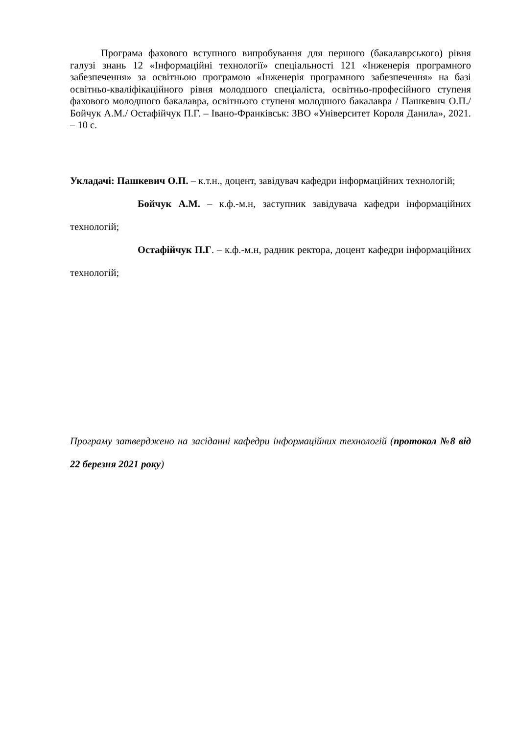Програма фахового вступного випробування для першого (бакалаврського) рівня галузі знань 12 «Інформаційні технології» спеціальності 121 «Інженерія програмного забезпечення» за освітньою програмою «Інженерія програмного забезпечення» на базі освітньо-кваліфікаційного рівня молодшого спеціаліста, освітньо-професійного ступеня фахового молодшого бакалавра, освітнього ступеня молодшого бакалавра / Пашкевич О.П./ Бойчук А.М./ Остафійчук П.Г. – Івано-Франківськ: ЗВО «Університет Короля Данила», 2021. – 10 с.
Укладачі: Пашкевич О.П. – к.т.н., доцент, завідувач кафедри інформаційних технологій;
Бойчук А.М. – к.ф.-м.н, заступник завідувача кафедри інформаційних технологій;
Остафійчук П.Г. – к.ф.-м.н, радник ректора, доцент кафедри інформаційних технологій;
Програму затверджено на засіданні кафедри інформаційних технологій (протокол №8 від 22 березня 2021 року)